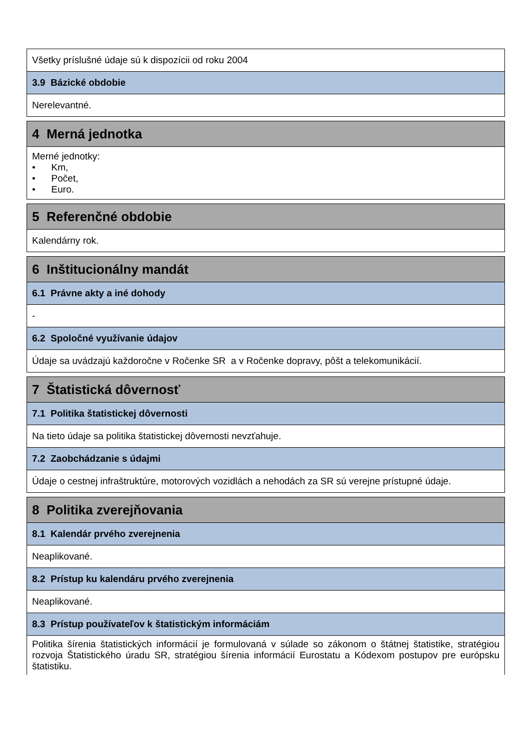| Všetky príslušné údaje sú k dispozícii od roku 2004 |
| 3.9 Bázické obdobie |
| Nerelevantné. |
| 4 Merná jednotka |
| Merné jednotky: • Km, • Počet, • Euro. |
| 5 Referenčné obdobie |
| Kalendárny rok. |
| 6 Inštitucionálny mandát |
| 6.1 Právne akty a iné dohody |
| - |
| 6.2 Spoločné využívanie údajov |
| Údaje sa uvádzajú každoročne v Ročenke SR a v Ročenke dopravy, pôšt a telekomunikácií. |
| 7 Štatistická dôvernosť |
| 7.1 Politika štatistickej dôvernosti |
| Na tieto údaje sa politika štatistickej dôvernosti nevzťahuje. |
| 7.2 Zaobchádzanie s údajmi |
| Údaje o cestnej infraštruktúre, motorových vozidlách a nehodách za SR sú verejne prístupné údaje. |
| 8 Politika zverejňovania |
| 8.1 Kalendár prvého zverejnenia |
| Neaplikované. |
| 8.2 Prístup ku kalendáru prvého zverejnenia |
| Neaplikované. |
| 8.3 Prístup používateľov k štatistickým informáciám |
| Politika šírenia štatistických informácií je formulovaná v súlade so zákonom o štátnej štatistike, stratégiou rozvoja Štatistického úradu SR, stratégiou šírenia informácií Eurostatu a Kódexom postupov pre európsku štatistiku. |